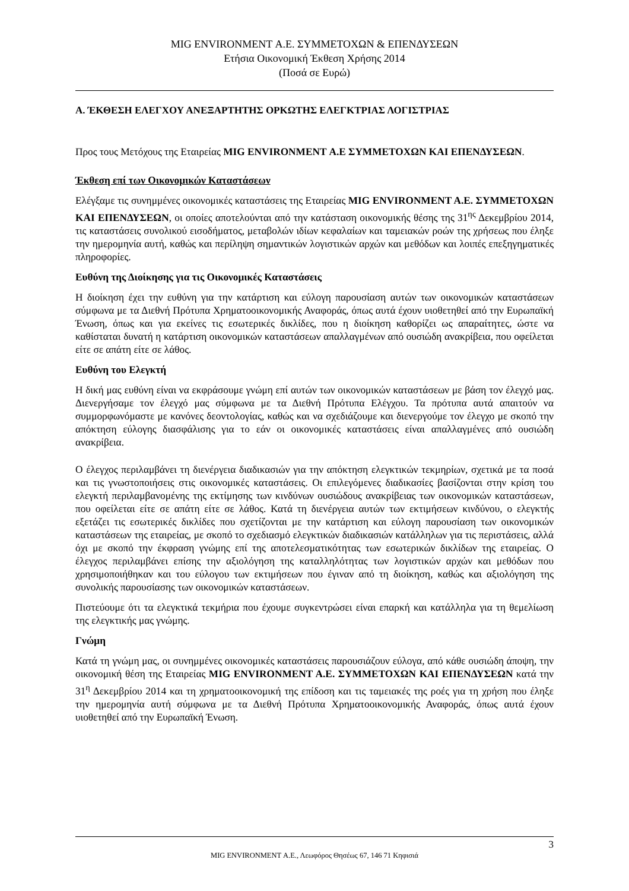MIG ENVIRONMENT Α.Ε. ΣΥΜΜΕΤΟΧΩΝ & ΕΠΕΝΔΥΣΕΩΝ
Ετήσια Οικονομική Έκθεση Χρήσης 2014
(Ποσά σε Ευρώ)
Α. ΈΚΘΕΣΗ ΕΛΕΓΧΟΥ ΑΝΕΞΑΡΤΗΤΗΣ ΟΡΚΩΤΗΣ ΕΛΕΓΚΤΡΙΑΣ ΛΟΓΙΣΤΡΙΑΣ
Προς τους Μετόχους της Εταιρείας MIG ENVIRONMENT Α.Ε ΣΥΜΜΕΤΟΧΩΝ ΚΑΙ ΕΠΕΝΔΥΣΕΩΝ.
Έκθεση επί των Οικονομικών Καταστάσεων
Ελέγξαμε τις συνημμένες οικονομικές καταστάσεις της Εταιρείας MIG ENVIRONMENT A.E. ΣΥΜΜΕΤΟΧΩΝ ΚΑΙ ΕΠΕΝΔΥΣΕΩΝ, οι οποίες αποτελούνται από την κατάσταση οικονομικής θέσης της 31<sup>ης</sup> Δεκεμβρίου 2014, τις καταστάσεις συνολικού εισοδήματος, μεταβολών ιδίων κεφαλαίων και ταμειακών ροών της χρήσεως που έληξε την ημερομηνία αυτή, καθώς και περίληψη σημαντικών λογιστικών αρχών και μεθόδων και λοιπές επεξηγηματικές πληροφορίες.
Ευθύνη της Διοίκησης για τις Οικονομικές Καταστάσεις
Η διοίκηση έχει την ευθύνη για την κατάρτιση και εύλογη παρουσίαση αυτών των οικονομικών καταστάσεων σύμφωνα με τα Διεθνή Πρότυπα Χρηματοοικονομικής Αναφοράς, όπως αυτά έχουν υιοθετηθεί από την Ευρωπαϊκή Ένωση, όπως και για εκείνες τις εσωτερικές δικλίδες, που η διοίκηση καθορίζει ως απαραίτητες, ώστε να καθίσταται δυνατή η κατάρτιση οικονομικών καταστάσεων απαλλαγμένων από ουσιώδη ανακρίβεια, που οφείλεται είτε σε απάτη είτε σε λάθος.
Ευθύνη του Ελεγκτή
Η δική μας ευθύνη είναι να εκφράσουμε γνώμη επί αυτών των οικονομικών καταστάσεων με βάση τον έλεγχό μας. Διενεργήσαμε τον έλεγχό μας σύμφωνα με τα Διεθνή Πρότυπα Ελέγχου. Τα πρότυπα αυτά απαιτούν να συμμορφωνόμαστε με κανόνες δεοντολογίας, καθώς και να σχεδιάζουμε και διενεργούμε τον έλεγχο με σκοπό την απόκτηση εύλογης διασφάλισης για το εάν οι οικονομικές καταστάσεις είναι απαλλαγμένες από ουσιώδη ανακρίβεια.
Ο έλεγχος περιλαμβάνει τη διενέργεια διαδικασιών για την απόκτηση ελεγκτικών τεκμηρίων, σχετικά με τα ποσά και τις γνωστοποιήσεις στις οικονομικές καταστάσεις. Οι επιλεγόμενες διαδικασίες βασίζονται στην κρίση του ελεγκτή περιλαμβανομένης της εκτίμησης των κινδύνων ουσιώδους ανακρίβειας των οικονομικών καταστάσεων, που οφείλεται είτε σε απάτη είτε σε λάθος. Κατά τη διενέργεια αυτών των εκτιμήσεων κινδύνου, ο ελεγκτής εξετάζει τις εσωτερικές δικλίδες που σχετίζονται με την κατάρτιση και εύλογη παρουσίαση των οικονομικών καταστάσεων της εταιρείας, με σκοπό το σχεδιασμό ελεγκτικών διαδικασιών κατάλληλων για τις περιστάσεις, αλλά όχι με σκοπό την έκφραση γνώμης επί της αποτελεσματικότητας των εσωτερικών δικλίδων της εταιρείας. Ο έλεγχος περιλαμβάνει επίσης την αξιολόγηση της καταλληλότητας των λογιστικών αρχών και μεθόδων που χρησιμοποιήθηκαν και του εύλογου των εκτιμήσεων που έγιναν από τη διοίκηση, καθώς και αξιολόγηση της συνολικής παρουσίασης των οικονομικών καταστάσεων.
Πιστεύουμε ότι τα ελεγκτικά τεκμήρια που έχουμε συγκεντρώσει είναι επαρκή και κατάλληλα για τη θεμελίωση της ελεγκτικής μας γνώμης.
Γνώμη
Κατά τη γνώμη μας, οι συνημμένες οικονομικές καταστάσεις παρουσιάζουν εύλογα, από κάθε ουσιώδη άποψη, την οικονομική θέση της Εταιρείας MIG ENVIRONMENT A.E. ΣΥΜΜΕΤΟΧΩΝ ΚΑΙ ΕΠΕΝΔΥΣΕΩΝ κατά την 31<sup>η</sup> Δεκεμβρίου 2014 και τη χρηματοοικονομική της επίδοση και τις ταμειακές της ροές για τη χρήση που έληξε την ημερομηνία αυτή σύμφωνα με τα Διεθνή Πρότυπα Χρηματοοικονομικής Αναφοράς, όπως αυτά έχουν υιοθετηθεί από την Ευρωπαϊκή Ένωση.
3
MIG ENVIRONMENT Α.Ε., Λεωφόρος Θησέως 67, 146 71 Κηφισιά